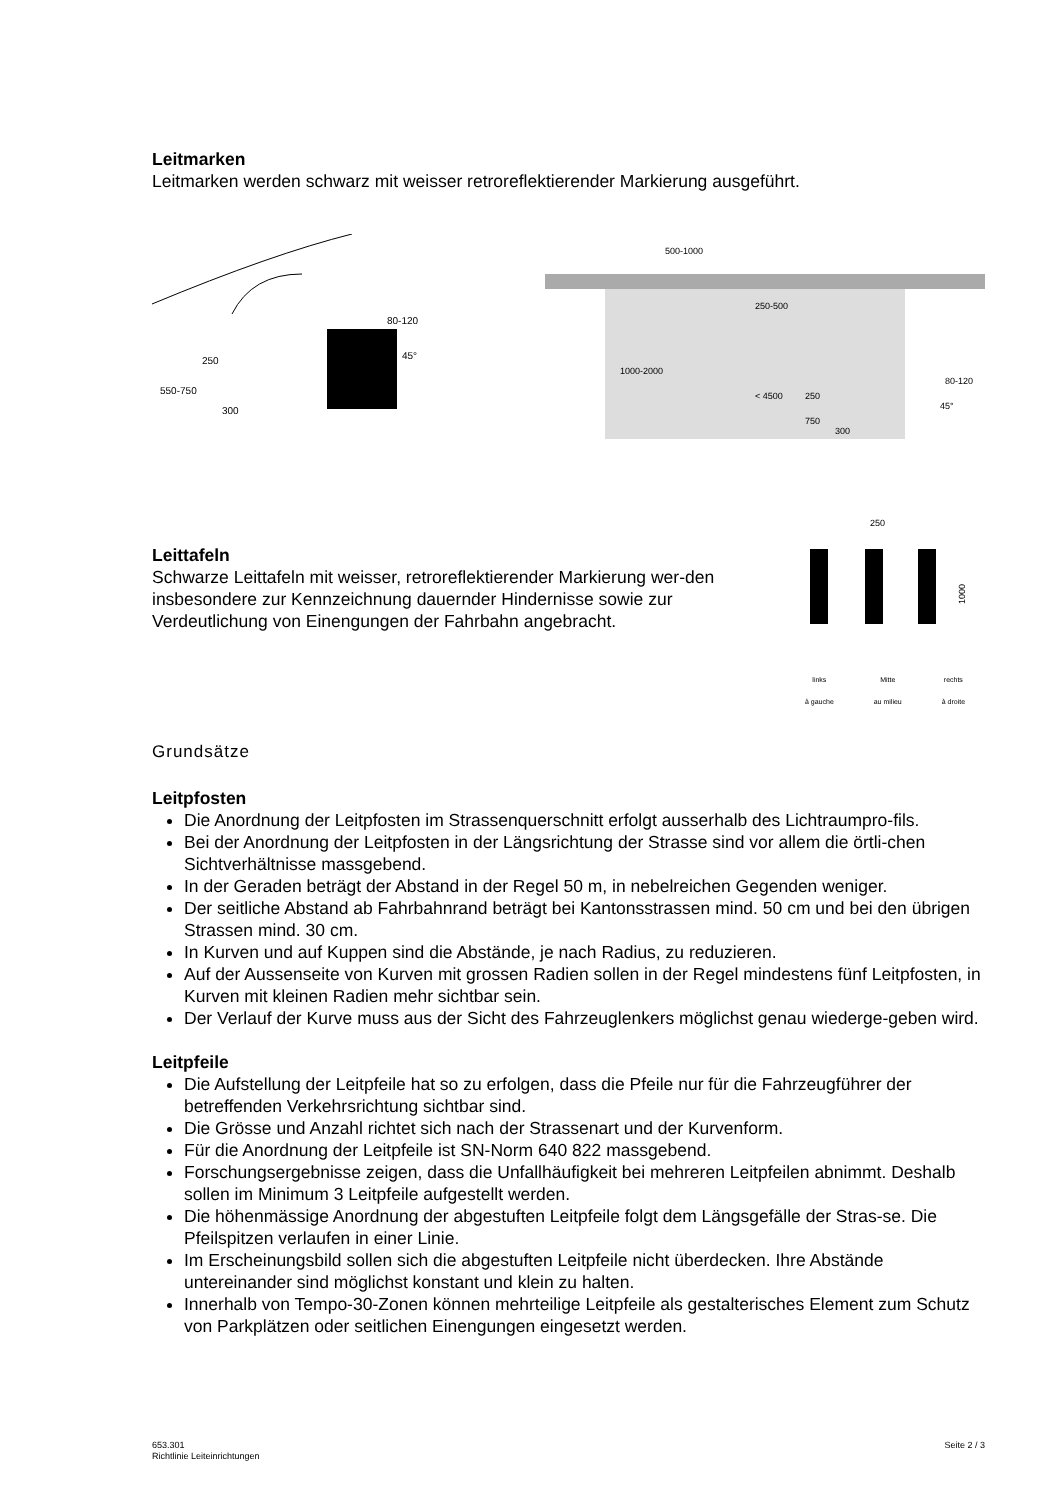Leitmarken
Leitmarken werden schwarz mit weisser retroreflektierender Markierung ausgeführt.
250
550-750
300
80-120
45°
500-1000
250-500
1000-2000
< 4500
250
750
300
45°
80-120
Leittafeln
Schwarze Leittafeln mit weisser, retroreflektierender Markierung wer-den insbesondere zur Kennzeichnung dauernder Hindernisse sowie zur Verdeutlichung von Einengungen der Fahrbahn angebracht.
250
1000
links
à gauche Mitte
au milieu rechts
à droite
Grundsätze
Leitpfosten
Die Anordnung der Leitpfosten im Strassenquerschnitt erfolgt ausserhalb des Lichtraumpro-fils.
Bei der Anordnung der Leitpfosten in der Längsrichtung der Strasse sind vor allem die örtli-chen Sichtverhältnisse massgebend.
In der Geraden beträgt der Abstand in der Regel 50 m, in nebelreichen Gegenden weniger.
Der seitliche Abstand ab Fahrbahnrand beträgt bei Kantonsstrassen mind. 50 cm und bei den übrigen Strassen mind. 30 cm.
In Kurven und auf Kuppen sind die Abstände, je nach Radius, zu reduzieren.
Auf der Aussenseite von Kurven mit grossen Radien sollen in der Regel mindestens fünf Leitpfosten, in Kurven mit kleinen Radien mehr sichtbar sein.
Der Verlauf der Kurve muss aus der Sicht des Fahrzeuglenkers möglichst genau wiederge-geben wird.
Leitpfeile
Die Aufstellung der Leitpfeile hat so zu erfolgen, dass die Pfeile nur für die Fahrzeugführer der betreffenden Verkehrsrichtung sichtbar sind.
Die Grösse und Anzahl richtet sich nach der Strassenart und der Kurvenform.
Für die Anordnung der Leitpfeile ist SN-Norm 640 822 massgebend.
Forschungsergebnisse zeigen, dass die Unfallhäufigkeit bei mehreren Leitpfeilen abnimmt. Deshalb sollen im Minimum 3 Leitpfeile aufgestellt werden.
Die höhenmässige Anordnung der abgestuften Leitpfeile folgt dem Längsgefälle der Stras-se. Die Pfeilspitzen verlaufen in einer Linie.
Im Erscheinungsbild sollen sich die abgestuften Leitpfeile nicht überdecken. Ihre Abstände untereinander sind möglichst konstant und klein zu halten.
Innerhalb von Tempo-30-Zonen können mehrteilige Leitpfeile als gestalterisches Element zum Schutz von Parkplätzen oder seitlichen Einengungen eingesetzt werden.
653.301
Richtlinie Leiteinrichtungen
Seite 2 / 3